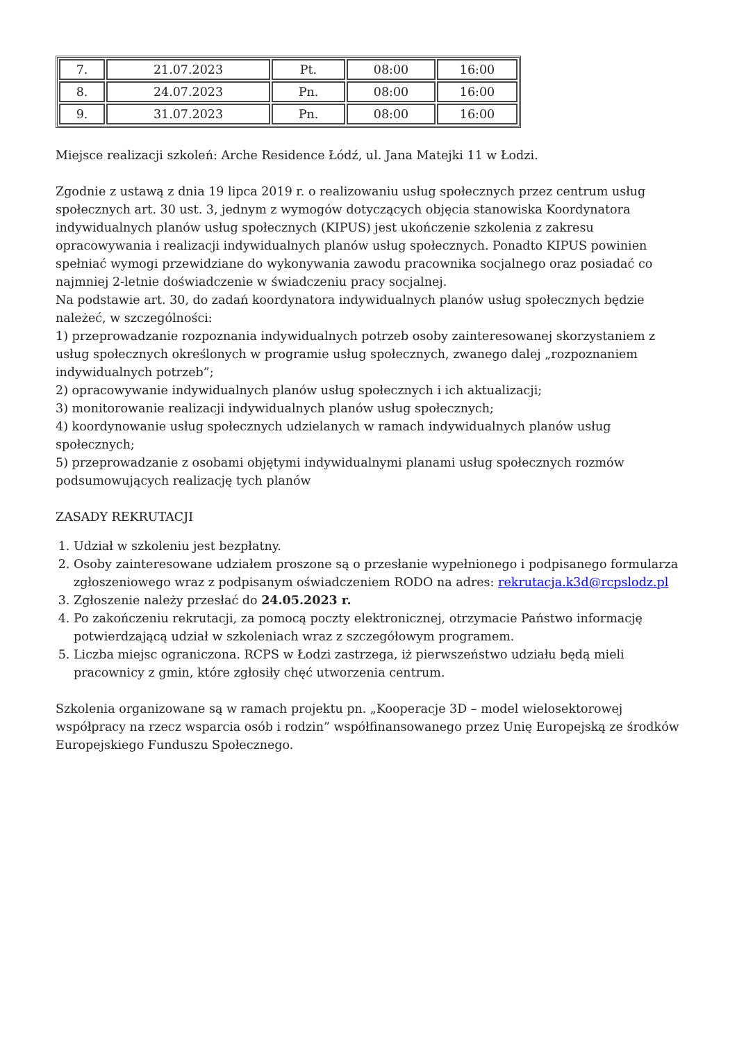| 7. | 21.07.2023 | Pt. | 08:00 | 16:00 |
| 8. | 24.07.2023 | Pn. | 08:00 | 16:00 |
| 9. | 31.07.2023 | Pn. | 08:00 | 16:00 |
Miejsce realizacji szkoleń: Arche Residence Łódź, ul. Jana Matejki 11 w Łodzi.
Zgodnie z ustawą z dnia 19 lipca 2019 r. o realizowaniu usług społecznych przez centrum usług społecznych art. 30 ust. 3, jednym z wymogów dotyczących objęcia stanowiska Koordynatora indywidualnych planów usług społecznych (KIPUS) jest ukończenie szkolenia z zakresu opracowywania i realizacji indywidualnych planów usług społecznych. Ponadto KIPUS powinien spełniać wymogi przewidziane do wykonywania zawodu pracownika socjalnego oraz posiadać co najmniej 2-letnie doświadczenie w świadczeniu pracy socjalnej.
Na podstawie art. 30, do zadań koordynatora indywidualnych planów usług społecznych będzie należeć, w szczególności:
1) przeprowadzanie rozpoznania indywidualnych potrzeb osoby zainteresowanej skorzystaniem z usług społecznych określonych w programie usług społecznych, zwanego dalej „rozpoznaniem indywidualnych potrzeb”;
2) opracowywanie indywidualnych planów usług społecznych i ich aktualizacji;
3) monitorowanie realizacji indywidualnych planów usług społecznych;
4) koordynowanie usług społecznych udzielanych w ramach indywidualnych planów usług społecznych;
5) przeprowadzanie z osobami objętymi indywidualnymi planami usług społecznych rozmów podsumowujących realizację tych planów
ZASADY REKRUTACJI
1. Udział w szkoleniu jest bezpłatny.
2. Osoby zainteresowane udziałem proszone są o przesłanie wypełnionego i podpisanego formularza zgłoszeniowego wraz z podpisanym oświadczeniem RODO na adres: rekrutacja.k3d@rcpslodz.pl
3. Zgłoszenie należy przesłać do 24.05.2023 r.
4. Po zakończeniu rekrutacji, za pomocą poczty elektronicznej, otrzymacie Państwo informację potwierdzającą udział w szkoleniach wraz z szczegółowym programem.
5. Liczba miejsc ograniczona. RCPS w Łodzi zastrzega, iż pierwszeństwo udziału będą mieli pracownicy z gmin, które zgłosiły chęć utworzenia centrum.
Szkolenia organizowane są w ramach projektu pn. „Kooperacje 3D – model wielosektorowej współpracy na rzecz wsparcia osób i rodzin” współfinansowanego przez Unię Europejską ze środków Europejskiego Funduszu Społecznego.